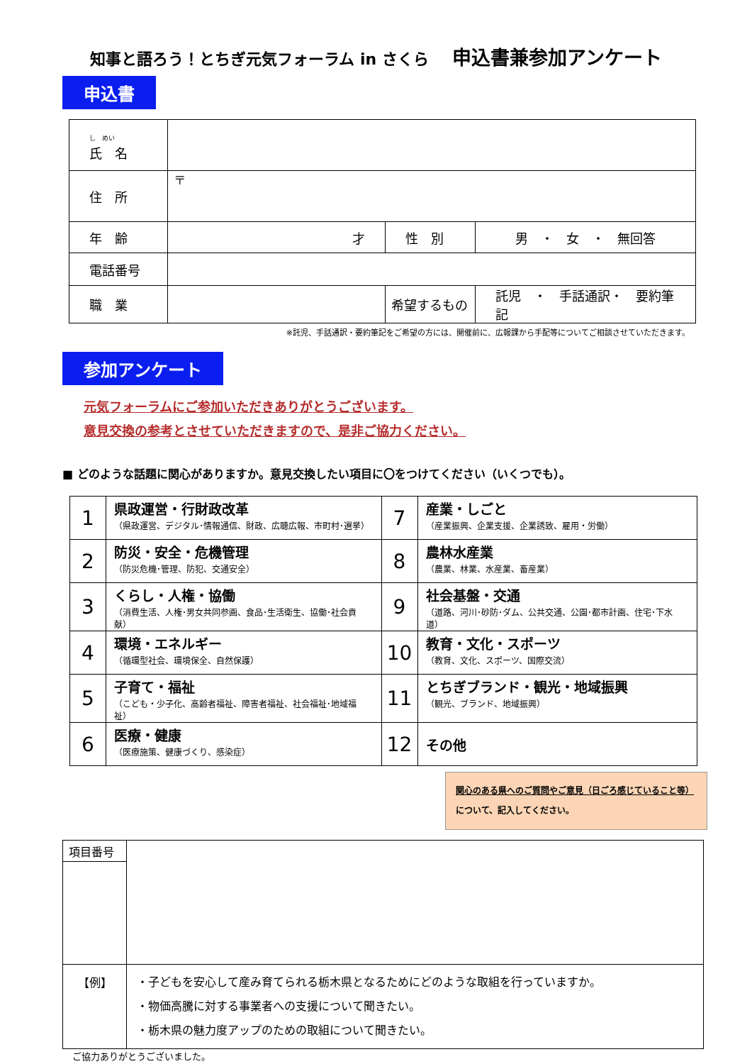知事と語ろう！とちぎ元気フォーラム in さくら 申込書兼参加アンケート
申込書
| し めい 氏 名 | | | |
| 住 所 | 〒 | | |
| 年 齢 | 才 | 性 別 | 男 ・ 女 ・ 無回答 |
| 電話番号 | | | |
| 職 業 | | 希望するもの | 託児 ・ 手話通訳・ 要約筆記 |
※託児、手話通訳・要約筆記をご希望の方には、開催前に、広報課から手配等についてご相談させていただきます。
参加アンケート
元気フォーラムにご参加いただきありがとうございます。
意見交換の参考とさせていただきますので、是非ご協力ください。
■ どのような話題に関心がありますか。意見交換したい項目に〇をつけてください（いくつでも）。
| 1 | 県政運営・行財政改革 （県政運営、デジタル･情報通信、財政、広聴広報、市町村･選挙） | 7 | 産業・しごと （産業振興、企業支援、企業誘致、雇用・労働） |
| 2 | 防災・安全・危機管理 （防災危機･管理、防犯、交通安全） | 8 | 農林水産業 （農業、林業、水産業、畜産業） |
| 3 | くらし・人権・協働 （消費生活、人権･男女共同参画、食品･生活衛生、協働･社会貢献） | 9 | 社会基盤・交通 （道路、河川･砂防･ダム、公共交通、公園･都市計画、住宅･下水道） |
| 4 | 環境・エネルギー （循環型社会、環境保全、自然保護） | 10 | 教育・文化・スポーツ （教育、文化、スポーツ、国際交流） |
| 5 | 子育て・福祉 （こども・少子化、高齢者福祉、障害者福祉、社会福祉･地域福祉） | 11 | とちぎブランド・観光・地域振興 （観光、ブランド、地域振興） |
| 6 | 医療・健康 （医療施策、健康づくり、感染症） | 12 | その他 |
関心のある県へのご質問やご意見（日ごろ感じていること等）
について、記入してください。
| 項目番号 | |
| 【例】 | ・子どもを安心して産み育てられる栃木県となるためにどのような取組を行っていますか。 ・物価高騰に対する事業者への支援について聞きたい。 ・栃木県の魅力度アップのための取組について聞きたい。 |
ご協力ありがとうございました。